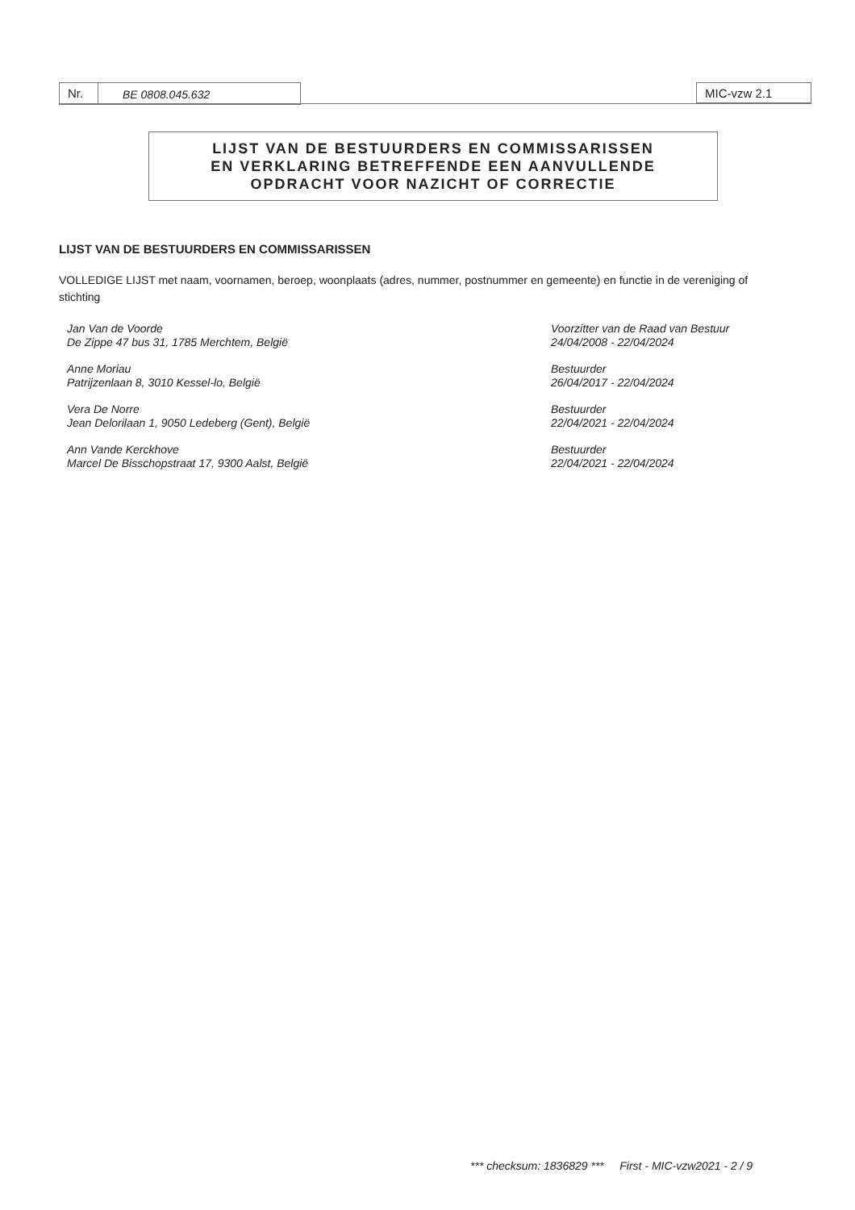Nr. BE 0808.045.632 MIC-vzw 2.1
LIJST VAN DE BESTUURDERS EN COMMISSARISSEN
EN VERKLARING BETREFFENDE EEN AANVULLENDE
OPDRACHT VOOR NAZICHT OF CORRECTIE
LIJST VAN DE BESTUURDERS EN COMMISSARISSEN
VOLLEDIGE LIJST met naam, voornamen, beroep, woonplaats (adres, nummer, postnummer en gemeente) en functie in de vereniging of stichting
Jan Van de Voorde
De Zippe 47 bus 31, 1785 Merchtem, België
Voorzitter van de Raad van Bestuur
24/04/2008 - 22/04/2024
Anne Moriau
Patrijzenlaan 8, 3010 Kessel-lo, België
Bestuurder
26/04/2017 - 22/04/2024
Vera De Norre
Jean Delorilaan 1, 9050 Ledeberg (Gent), België
Bestuurder
22/04/2021 - 22/04/2024
Ann Vande Kerckhove
Marcel De Bisschopstraat 17, 9300 Aalst, België
Bestuurder
22/04/2021 - 22/04/2024
*** checksum: 1836829 *** First - MIC-vzw2021 - 2 / 9